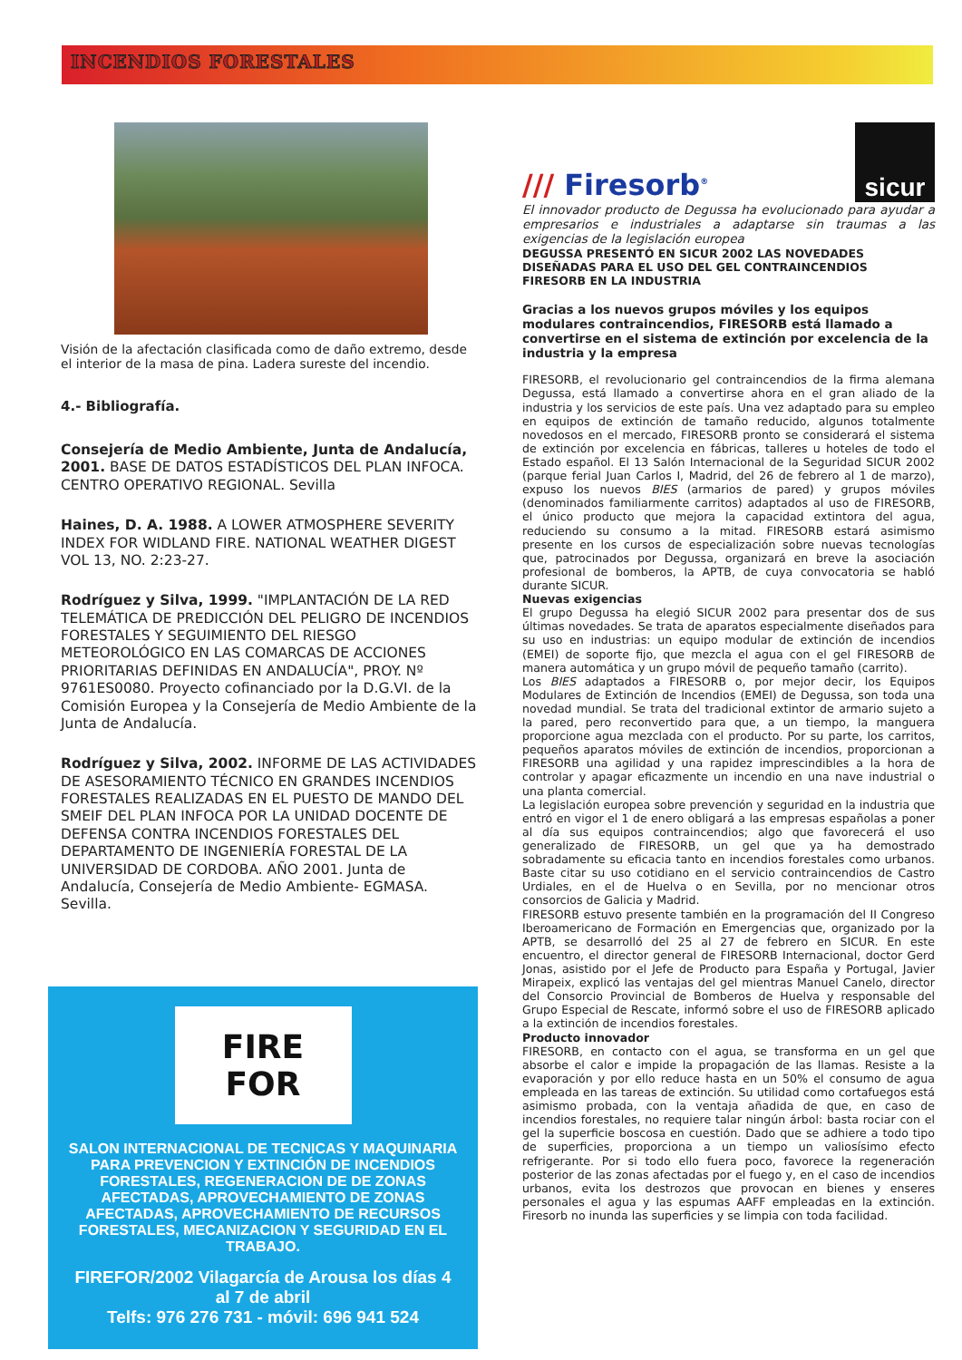INCENDIOS FORESTALES
Visión de la afectación clasificada como de daño extremo, desde el interior de la masa de pina. Ladera sureste del incendio.
4.- Bibliografía.
Consejería de Medio Ambiente, Junta de Andalucía, 2001. BASE DE DATOS ESTADÍSTICOS DEL PLAN INFOCA. CENTRO OPERATIVO REGIONAL. Sevilla
Haines, D. A. 1988. A LOWER ATMOSPHERE SEVERITY INDEX FOR WIDLAND FIRE. NATIONAL WEATHER DIGEST VOL 13, NO. 2:23-27.
Rodríguez y Silva, 1999. "IMPLANTACIÓN DE LA RED TELEMÁTICA DE PREDICCIÓN DEL PELIGRO DE INCENDIOS FORESTALES Y SEGUIMIENTO DEL RIESGO METEOROLÓGICO EN LAS COMARCAS DE ACCIONES PRIORITARIAS DEFINIDAS EN ANDALUCÍA", PROY. Nº 9761ES0080. Proyecto cofinanciado por la D.G.VI. de la Comisión Europea y la Consejería de Medio Ambiente de la Junta de Andalucía.
Rodríguez y Silva, 2002. INFORME DE LAS ACTIVIDADES DE ASESORAMIENTO TÉCNICO EN GRANDES INCENDIOS FORESTALES REALIZADAS EN EL PUESTO DE MANDO DEL SMEIF DEL PLAN INFOCA POR LA UNIDAD DOCENTE DE DEFENSA CONTRA INCENDIOS FORESTALES DEL DEPARTAMENTO DE INGENIERÍA FORESTAL DE LA UNIVERSIDAD DE CORDOBA. AÑO 2001. Junta de Andalucía, Consejería de Medio Ambiente- EGMASA. Sevilla.
FIRE
FOR
SALON INTERNACIONAL DE TECNICAS Y MAQUINARIA PARA PREVENCION Y EXTINCIÓN DE INCENDIOS FORESTALES, REGENERACION DE DE ZONAS AFECTADAS, APROVECHAMIENTO DE ZONAS AFECTADAS, APROVECHAMIENTO DE RECURSOS FORESTALES, MECANIZACION Y SEGURIDAD EN EL TRABAJO.
FIREFOR/2002 Vilagarcía de Arousa los días 4 al 7 de abril
Telfs: 976 276 731 - móvil: 696 941 524
/// Firesorb<sup>®</sup>
sicur
El innovador producto de Degussa ha evolucionado para ayudar a empresarios e industriales a adaptarse sin traumas a las exigencias de la legislación europea
DEGUSSA PRESENTÓ EN SICUR 2002 LAS NOVEDADES DISEÑADAS PARA EL USO DEL GEL CONTRAINCENDIOS FIRESORB EN LA INDUSTRIA
Gracias a los nuevos grupos móviles y los equipos modulares contraincendios, FIRESORB está llamado a convertirse en el sistema de extinción por excelencia de la industria y la empresa
FIRESORB, el revolucionario gel contraincendios de la firma alemana Degussa, está llamado a convertirse ahora en el gran aliado de la industria y los servicios de este país. Una vez adaptado para su empleo en equipos de extinción de tamaño reducido, algunos totalmente novedosos en el mercado, FIRESORB pronto se considerará el sistema de extinción por excelencia en fábricas, talleres u hoteles de todo el Estado español. El 13 Salón Internacional de la Seguridad SICUR 2002 (parque ferial Juan Carlos I, Madrid, del 26 de febrero al 1 de marzo), expuso los nuevos BIES (armarios de pared) y grupos móviles (denominados familiarmente carritos) adaptados al uso de FIRESORB, el único producto que mejora la capacidad extintora del agua, reduciendo su consumo a la mitad. FIRESORB estará asimismo presente en los cursos de especialización sobre nuevas tecnologías que, patrocinados por Degussa, organizará en breve la asociación profesional de bomberos, la APTB, de cuya convocatoria se habló durante SICUR.
Nuevas exigencias
El grupo Degussa ha elegió SICUR 2002 para presentar dos de sus últimas novedades. Se trata de aparatos especialmente diseñados para su uso en industrias: un equipo modular de extinción de incendios (EMEI) de soporte fijo, que mezcla el agua con el gel FIRESORB de manera automática y un grupo móvil de pequeño tamaño (carrito).
Los BIES adaptados a FIRESORB o, por mejor decir, los Equipos Modulares de Extinción de Incendios (EMEI) de Degussa, son toda una novedad mundial. Se trata del tradicional extintor de armario sujeto a la pared, pero reconvertido para que, a un tiempo, la manguera proporcione agua mezclada con el producto. Por su parte, los carritos, pequeños aparatos móviles de extinción de incendios, proporcionan a FIRESORB una agilidad y una rapidez imprescindibles a la hora de controlar y apagar eficazmente un incendio en una nave industrial o una planta comercial.
La legislación europea sobre prevención y seguridad en la industria que entró en vigor el 1 de enero obligará a las empresas españolas a poner al día sus equipos contraincendios; algo que favorecerá el uso generalizado de FIRESORB, un gel que ya ha demostrado sobradamente su eficacia tanto en incendios forestales como urbanos. Baste citar su uso cotidiano en el servicio contraincendios de Castro Urdiales, en el de Huelva o en Sevilla, por no mencionar otros consorcios de Galicia y Madrid.
FIRESORB estuvo presente también en la programación del II Congreso Iberoamericano de Formación en Emergencias que, organizado por la APTB, se desarrolló del 25 al 27 de febrero en SICUR. En este encuentro, el director general de FIRESORB Internacional, doctor Gerd Jonas, asistido por el Jefe de Producto para España y Portugal, Javier Mirapeix, explicó las ventajas del gel mientras Manuel Canelo, director del Consorcio Provincial de Bomberos de Huelva y responsable del Grupo Especial de Rescate, informó sobre el uso de FIRESORB aplicado a la extinción de incendios forestales.
Producto innovador
FIRESORB, en contacto con el agua, se transforma en un gel que absorbe el calor e impide la propagación de las llamas. Resiste a la evaporación y por ello reduce hasta en un 50% el consumo de agua empleada en las tareas de extinción. Su utilidad como cortafuegos está asimismo probada, con la ventaja añadida de que, en caso de incendios forestales, no requiere talar ningún árbol: basta rociar con el gel la superficie boscosa en cuestión. Dado que se adhiere a todo tipo de superficies, proporciona a un tiempo un valiosísimo efecto refrigerante. Por si todo ello fuera poco, favorece la regeneración posterior de las zonas afectadas por el fuego y, en el caso de incendios urbanos, evita los destrozos que provocan en bienes y enseres personales el agua y las espumas AAFF empleadas en la extinción. Firesorb no inunda las superficies y se limpia con toda facilidad.